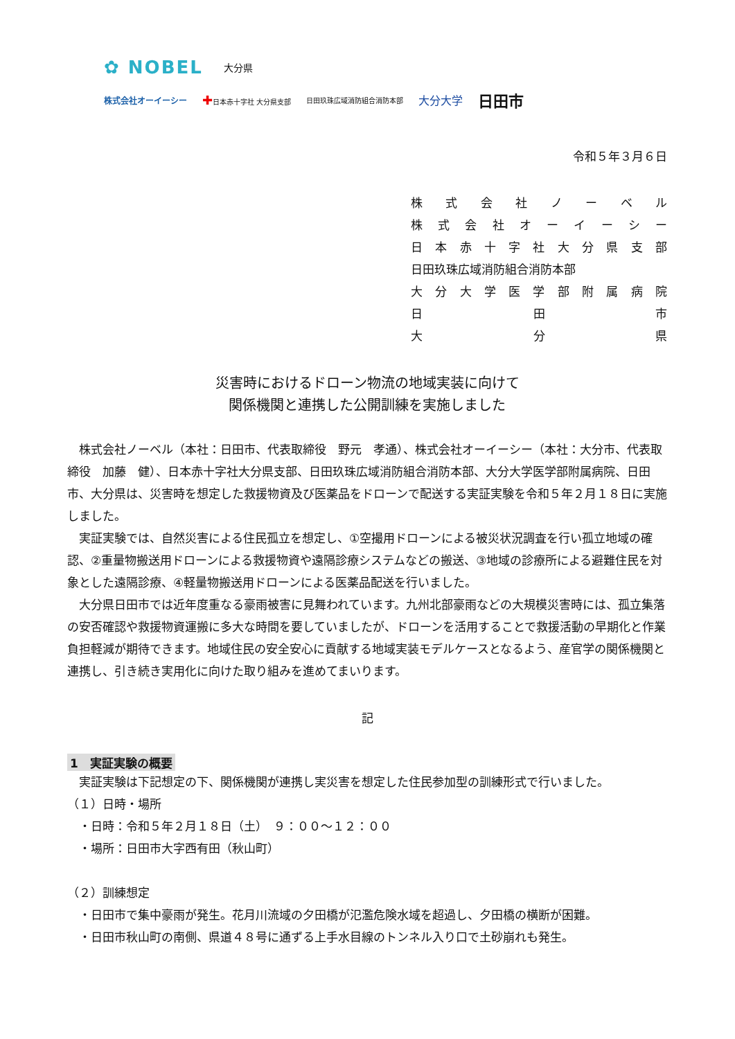✿ NOBEL 大分県
株式会社オーイーシー ✚日本赤十字社 大分県支部 日田玖珠広域消防組合消防本部 大分大学 日田市
令和５年３月６日
株式会社ノーベル
株式会社オーイーシー
日本赤十字社大分県支部
日田玖珠広域消防組合消防本部
大分大学医学部附属病院
日 田 市
大 分 県
災害時におけるドローン物流の地域実装に向けて
関係機関と連携した公開訓練を実施しました
株式会社ノーベル（本社：日田市、代表取締役　野元　孝通）、株式会社オーイーシー（本社：大分市、代表取締役　加藤　健）、日本赤十字社大分県支部、日田玖珠広域消防組合消防本部、大分大学医学部附属病院、日田市、大分県は、災害時を想定した救援物資及び医薬品をドローンで配送する実証実験を令和５年２月１８日に実施しました。
実証実験では、自然災害による住民孤立を想定し、①空撮用ドローンによる被災状況調査を行い孤立地域の確認、②重量物搬送用ドローンによる救援物資や遠隔診療システムなどの搬送、③地域の診療所による避難住民を対象とした遠隔診療、④軽量物搬送用ドローンによる医薬品配送を行いました。
大分県日田市では近年度重なる豪雨被害に見舞われています。九州北部豪雨などの大規模災害時には、孤立集落の安否確認や救援物資運搬に多大な時間を要していましたが、ドローンを活用することで救援活動の早期化と作業負担軽減が期待できます。地域住民の安全安心に貢献する地域実装モデルケースとなるよう、産官学の関係機関と連携し、引き続き実用化に向けた取り組みを進めてまいります。
記
1　実証実験の概要
実証実験は下記想定の下、関係機関が連携し実災害を想定した住民参加型の訓練形式で行いました。
（１）日時・場所
　・日時：令和５年２月１８日（土）　９：００～１２：００
　・場所：日田市大字西有田（秋山町）
（２）訓練想定
　・日田市で集中豪雨が発生。花月川流域の夕田橋が氾濫危険水域を超過し、夕田橋の横断が困難。
　・日田市秋山町の南側、県道４８号に通ずる上手水目線のトンネル入り口で土砂崩れも発生。